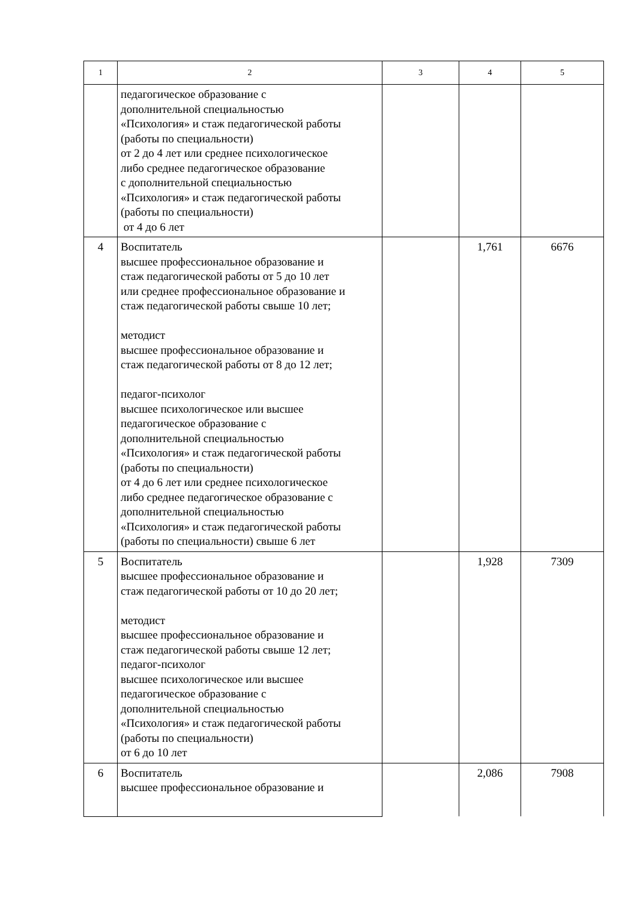| 1 | 2 | 3 | 4 | 5 |
| | педагогическое образование с дополнительной специальностью «Психология» и стаж педагогической работы (работы по специальности) от 2 до 4 лет или среднее психологическое либо среднее педагогическое образование с дополнительной специальностью «Психология» и стаж педагогической работы (работы по специальности) от 4 до 6 лет | | | |
| 4 | Воспитатель высшее профессиональное образование и стаж педагогической работы от 5 до 10 лет или среднее профессиональное образование и стаж педагогической работы свыше 10 лет; методист высшее профессиональное образование и стаж педагогической работы от 8 до 12 лет; педагог-психолог высшее психологическое или высшее педагогическое образование с дополнительной специальностью «Психология» и стаж педагогической работы (работы по специальности) от 4 до 6 лет или среднее психологическое либо среднее педагогическое образование с дополнительной специальностью «Психология» и стаж педагогической работы (работы по специальности) свыше 6 лет | | 1,761 | 6676 |
| 5 | Воспитатель высшее профессиональное образование и стаж педагогической работы от 10 до 20 лет; методист высшее профессиональное образование и стаж педагогической работы свыше 12 лет; педагог-психолог высшее психологическое или высшее педагогическое образование с дополнительной специальностью «Психология» и стаж педагогической работы (работы по специальности) от 6 до 10 лет | | 1,928 | 7309 |
| 6 | Воспитатель высшее профессиональное образование и | | 2,086 | 7908 |